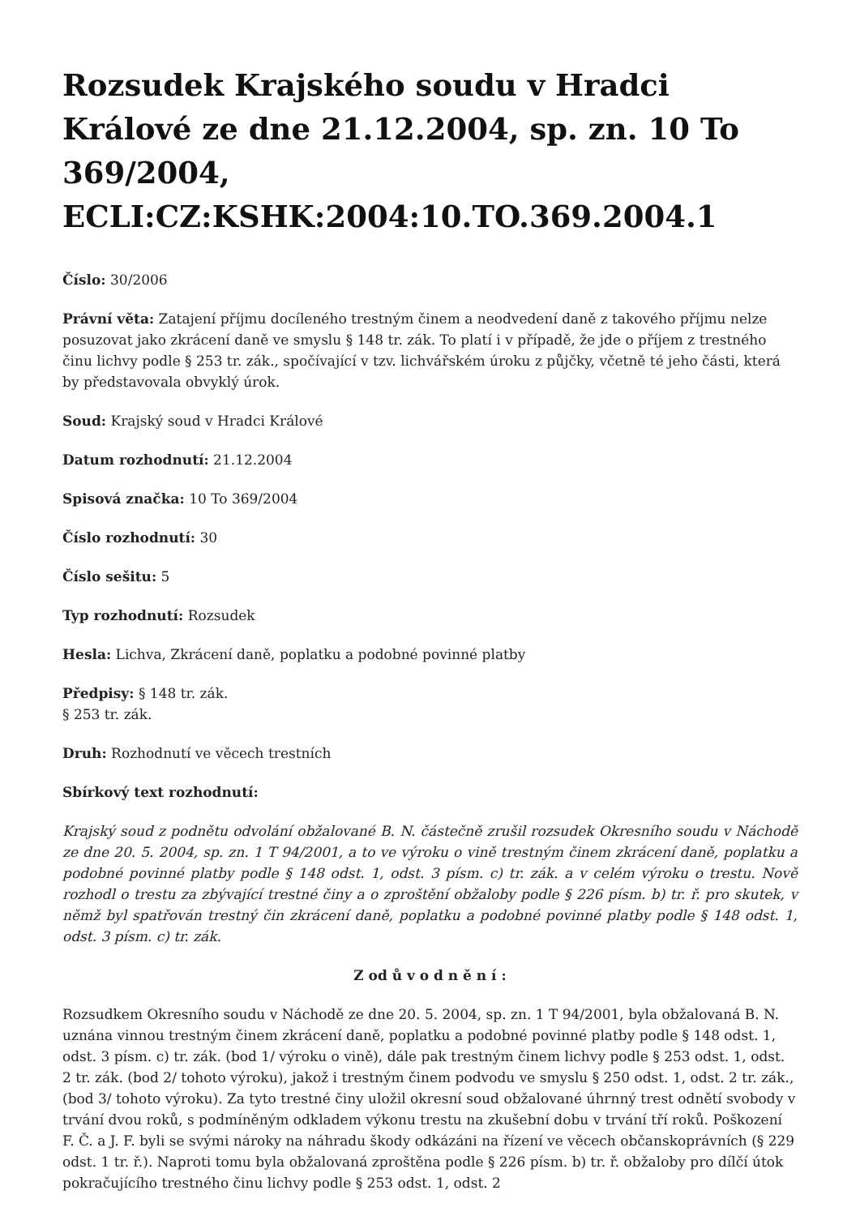Rozsudek Krajského soudu v Hradci Králové ze dne 21.12.2004, sp. zn. 10 To 369/2004, ECLI:CZ:KSHK:2004:10.TO.369.2004.1
Číslo: 30/2006
Právní věta: Zatajení příjmu docíleného trestným činem a neodvedení daně z takového příjmu nelze posuzovat jako zkrácení daně ve smyslu § 148 tr. zák. To platí i v případě, že jde o příjem z trestného činu lichvy podle § 253 tr. zák., spočívající v tzv. lichvářském úroku z půjčky, včetně té jeho části, která by představovala obvyklý úrok.
Soud: Krajský soud v Hradci Králové
Datum rozhodnutí: 21.12.2004
Spisová značka: 10 To 369/2004
Číslo rozhodnutí: 30
Číslo sešitu: 5
Typ rozhodnutí: Rozsudek
Hesla: Lichva, Zkrácení daně, poplatku a podobné povinné platby
Předpisy: § 148 tr. zák.
§ 253 tr. zák.
Druh: Rozhodnutí ve věcech trestních
Sbírkový text rozhodnutí:
Krajský soud z podnětu odvolání obžalované B. N. částečně zrušil rozsudek Okresního soudu v Náchodě ze dne 20. 5. 2004, sp. zn. 1 T 94/2001, a to ve výroku o vině trestným činem zkrácení daně, poplatku a podobné povinné platby podle § 148 odst. 1, odst. 3 písm. c) tr. zák. a v celém výroku o trestu. Nově rozhodl o trestu za zbývající trestné činy a o zproštění obžaloby podle § 226 písm. b) tr. ř. pro skutek, v němž byl spatřován trestný čin zkrácení daně, poplatku a podobné povinné platby podle § 148 odst. 1, odst. 3 písm. c) tr. zák.
Z od ů v o d n ě n í :
Rozsudkem Okresního soudu v Náchodě ze dne 20. 5. 2004, sp. zn. 1 T 94/2001, byla obžalovaná B. N. uznána vinnou trestným činem zkrácení daně, poplatku a podobné povinné platby podle § 148 odst. 1, odst. 3 písm. c) tr. zák. (bod 1/ výroku o vině), dále pak trestným činem lichvy podle § 253 odst. 1, odst. 2 tr. zák. (bod 2/ tohoto výroku), jakož i trestným činem podvodu ve smyslu § 250 odst. 1, odst. 2 tr. zák.,(bod 3/ tohoto výroku). Za tyto trestné činy uložil okresní soud obžalované úhrnný trest odnětí svobody v trvání dvou roků, s podmíněným odkladem výkonu trestu na zkušební dobu v trvání tří roků. Poškození F. Č. a J. F. byli se svými nároky na náhradu škody odkázáni na řízení ve věcech občanskoprávních (§ 229 odst. 1 tr. ř.). Naproti tomu byla obžalovaná zproštěna podle § 226 písm. b) tr. ř. obžaloby pro dílčí útok pokračujícího trestného činu lichvy podle § 253 odst. 1, odst. 2